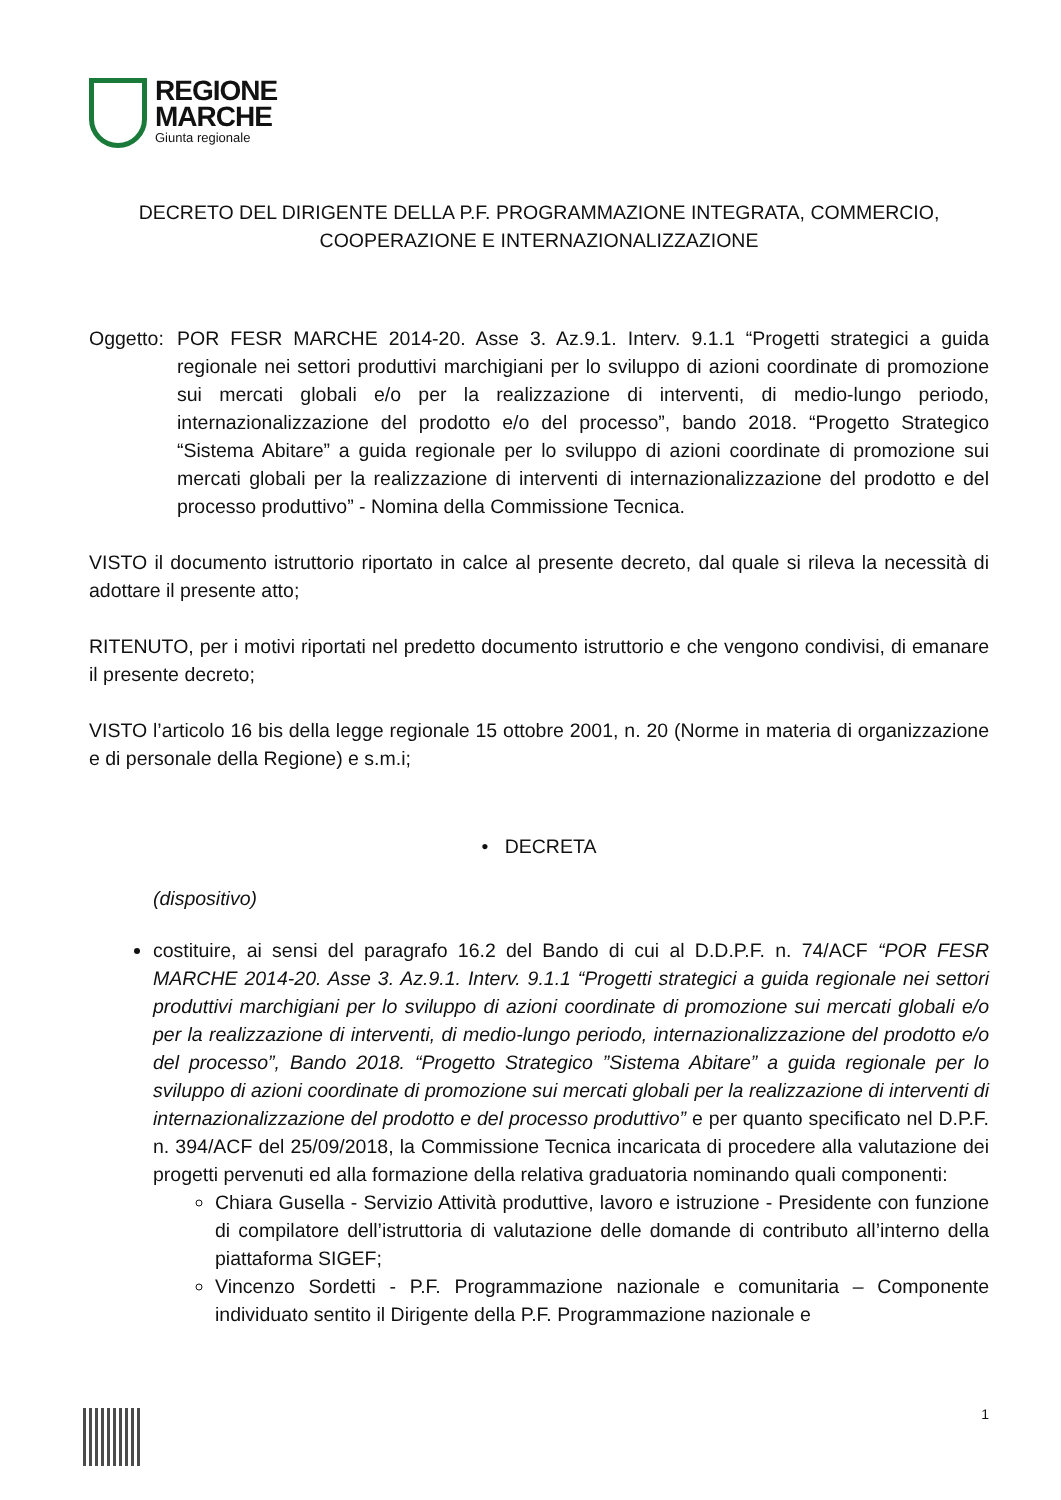REGIONE
MARCHE
Giunta regionale
DECRETO DEL DIRIGENTE DELLA P.F. PROGRAMMAZIONE INTEGRATA, COMMERCIO, COOPERAZIONE E INTERNAZIONALIZZAZIONE
Oggetto:
POR FESR MARCHE 2014-20. Asse 3. Az.9.1. Interv. 9.1.1 “Progetti strategici a guida regionale nei settori produttivi marchigiani per lo sviluppo di azioni coordinate di promozione sui mercati globali e/o per la realizzazione di interventi, di medio-lungo periodo, internazionalizzazione del prodotto e/o del processo”, bando 2018. “Progetto Strategico “Sistema Abitare” a guida regionale per lo sviluppo di azioni coordinate di promozione sui mercati globali per la realizzazione di interventi di internazionalizzazione del prodotto e del processo produttivo” - Nomina della Commissione Tecnica.
VISTO il documento istruttorio riportato in calce al presente decreto, dal quale si rileva la necessità di adottare il presente atto;
RITENUTO, per i motivi riportati nel predetto documento istruttorio e che vengono condivisi, di emanare il presente decreto;
VISTO l’articolo 16 bis della legge regionale 15 ottobre 2001, n. 20 (Norme in materia di organizzazione e di personale della Regione) e s.m.i;
• DECRETA
(dispositivo)
costituire, ai sensi del paragrafo 16.2 del Bando di cui al D.D.P.F. n. 74/ACF “POR FESR MARCHE 2014-20. Asse 3. Az.9.1. Interv. 9.1.1 “Progetti strategici a guida regionale nei settori produttivi marchigiani per lo sviluppo di azioni coordinate di promozione sui mercati globali e/o per la realizzazione di interventi, di medio-lungo periodo, internazionalizzazione del prodotto e/o del processo”, Bando 2018. “Progetto Strategico ”Sistema Abitare” a guida regionale per lo sviluppo di azioni coordinate di promozione sui mercati globali per la realizzazione di interventi di internazionalizzazione del prodotto e del processo produttivo” e per quanto specificato nel D.P.F. n. 394/ACF del 25/09/2018, la Commissione Tecnica incaricata di procedere alla valutazione dei progetti pervenuti ed alla formazione della relativa graduatoria nominando quali componenti:
Chiara Gusella - Servizio Attività produttive, lavoro e istruzione - Presidente con funzione di compilatore dell’istruttoria di valutazione delle domande di contributo all’interno della piattaforma SIGEF;
Vincenzo Sordetti - P.F. Programmazione nazionale e comunitaria – Componente individuato sentito il Dirigente della P.F. Programmazione nazionale e
1